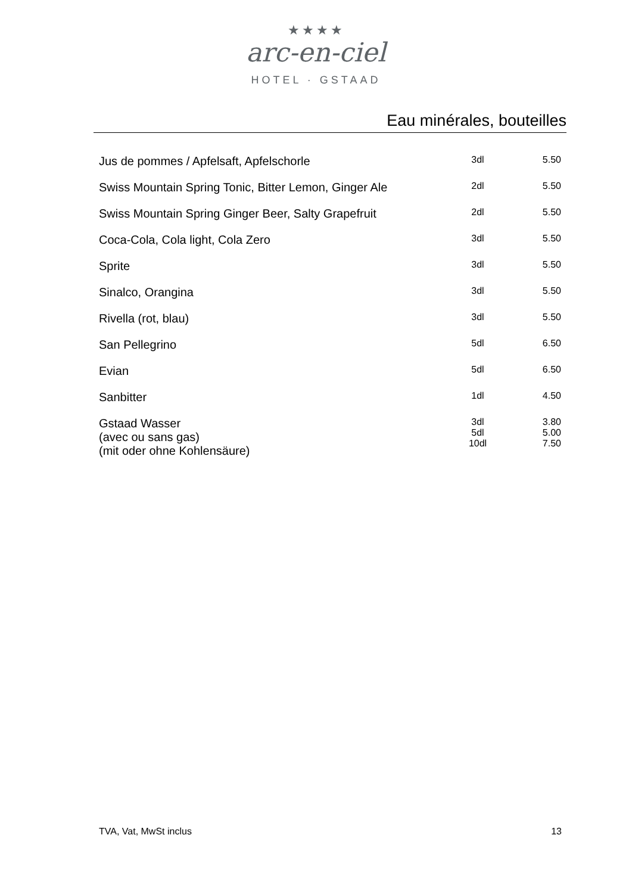★★★★
arc-en-ciel
HOTEL · GSTAAD
Eau minérales, bouteilles
| Jus de pommes / Apfelsaft, Apfelschorle | 3dl | 5.50 |
| Swiss Mountain Spring Tonic, Bitter Lemon, Ginger Ale | 2dl | 5.50 |
| Swiss Mountain Spring Ginger Beer, Salty Grapefruit | 2dl | 5.50 |
| Coca-Cola, Cola light, Cola Zero | 3dl | 5.50 |
| Sprite | 3dl | 5.50 |
| Sinalco, Orangina | 3dl | 5.50 |
| Rivella (rot, blau) | 3dl | 5.50 |
| San Pellegrino | 5dl | 6.50 |
| Evian | 5dl | 6.50 |
| Sanbitter | 1dl | 4.50 |
| Gstaad Wasser (avec ou sans gas) (mit oder ohne Kohlensäure) | 3dl 5dl 10dl | 3.80 5.00 7.50 |
TVA, Vat, MwSt inclus 13